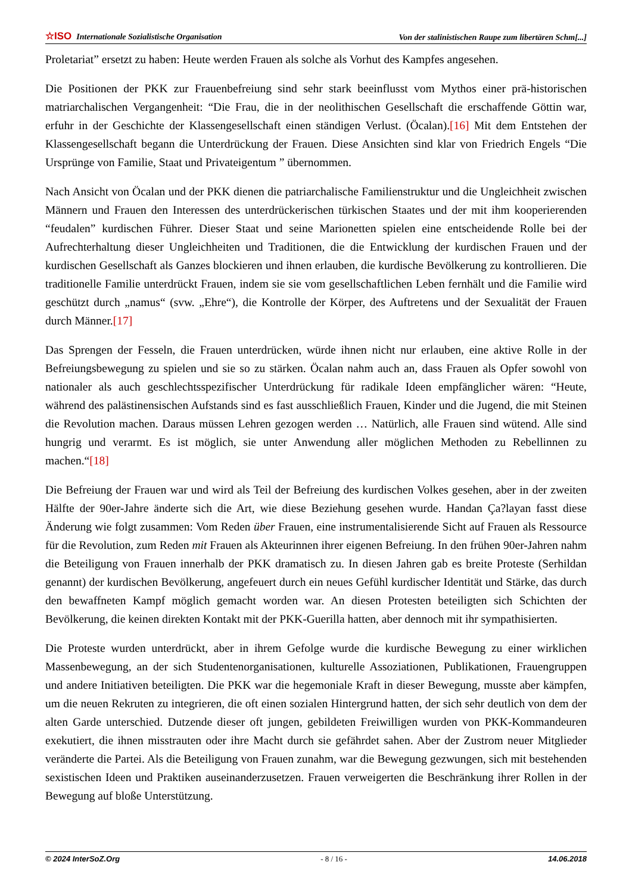☆ISO Internationale Sozialistische Organisation Von der stalinistischen Raupe zum libertären Schm[...]
Proletariat” ersetzt zu haben: Heute werden Frauen als solche als Vorhut des Kampfes angesehen.
Die Positionen der PKK zur Frauenbefreiung sind sehr stark beeinflusst vom Mythos einer prä-historischen matriarchalischen Vergangenheit: “Die Frau, die in der neolithischen Gesellschaft die erschaffende Göttin war, erfuhr in der Geschichte der Klassengesellschaft einen ständigen Verlust. (Öcalan).[16] Mit dem Entstehen der Klassengesellschaft begann die Unterdrückung der Frauen. Diese Ansichten sind klar von Friedrich Engels “Die Ursprünge von Familie, Staat und Privateigentum ” übernommen.
Nach Ansicht von Öcalan und der PKK dienen die patriarchalische Familienstruktur und die Ungleichheit zwischen Männern und Frauen den Interessen des unterdrückerischen türkischen Staates und der mit ihm kooperierenden “feudalen” kurdischen Führer. Dieser Staat und seine Marionetten spielen eine entscheidende Rolle bei der Aufrechterhaltung dieser Ungleichheiten und Traditionen, die die Entwicklung der kurdischen Frauen und der kurdischen Gesellschaft als Ganzes blockieren und ihnen erlauben, die kurdische Bevölkerung zu kontrollieren. Die traditionelle Familie unterdrückt Frauen, indem sie sie vom gesellschaftlichen Leben fernhält und die Familie wird geschützt durch „namus“ (svw. „Ehre“), die Kontrolle der Körper, des Auftretens und der Sexualität der Frauen durch Männer.[17]
Das Sprengen der Fesseln, die Frauen unterdrücken, würde ihnen nicht nur erlauben, eine aktive Rolle in der Befreiungsbewegung zu spielen und sie so zu stärken. Öcalan nahm auch an, dass Frauen als Opfer sowohl von nationaler als auch geschlechtsspezifischer Unterdrückung für radikale Ideen empfänglicher wären: “Heute, während des palästinensischen Aufstands sind es fast ausschließlich Frauen, Kinder und die Jugend, die mit Steinen die Revolution machen. Daraus müssen Lehren gezogen werden … Natürlich, alle Frauen sind wütend. Alle sind hungrig und verarmt. Es ist möglich, sie unter Anwendung aller möglichen Methoden zu Rebellinnen zu machen.“[18]
Die Befreiung der Frauen war und wird als Teil der Befreiung des kurdischen Volkes gesehen, aber in der zweiten Hälfte der 90er-Jahre änderte sich die Art, wie diese Beziehung gesehen wurde. Handan Ça?layan fasst diese Änderung wie folgt zusammen: Vom Reden über Frauen, eine instrumentalisierende Sicht auf Frauen als Ressource für die Revolution, zum Reden mit Frauen als Akteurinnen ihrer eigenen Befreiung. In den frühen 90er-Jahren nahm die Beteiligung von Frauen innerhalb der PKK dramatisch zu. In diesen Jahren gab es breite Proteste (Serhildan genannt) der kurdischen Bevölkerung, angefeuert durch ein neues Gefühl kurdischer Identität und Stärke, das durch den bewaffneten Kampf möglich gemacht worden war. An diesen Protesten beteiligten sich Schichten der Bevölkerung, die keinen direkten Kontakt mit der PKK-Guerilla hatten, aber dennoch mit ihr sympathisierten.
Die Proteste wurden unterdrückt, aber in ihrem Gefolge wurde die kurdische Bewegung zu einer wirklichen Massenbewegung, an der sich Studentenorganisationen, kulturelle Assoziationen, Publikationen, Frauengruppen und andere Initiativen beteiligten. Die PKK war die hegemoniale Kraft in dieser Bewegung, musste aber kämpfen, um die neuen Rekruten zu integrieren, die oft einen sozialen Hintergrund hatten, der sich sehr deutlich von dem der alten Garde unterschied. Dutzende dieser oft jungen, gebildeten Freiwilligen wurden von PKK-Kommandeuren exekutiert, die ihnen misstrauten oder ihre Macht durch sie gefährdet sahen. Aber der Zustrom neuer Mitglieder veränderte die Partei. Als die Beteiligung von Frauen zunahm, war die Bewegung gezwungen, sich mit bestehenden sexistischen Ideen und Praktiken auseinanderzusetzen. Frauen verweigerten die Beschränkung ihrer Rollen in der Bewegung auf bloße Unterstützung.
© 2024 InterSoZ.Org - 8 / 16 - 14.06.2018